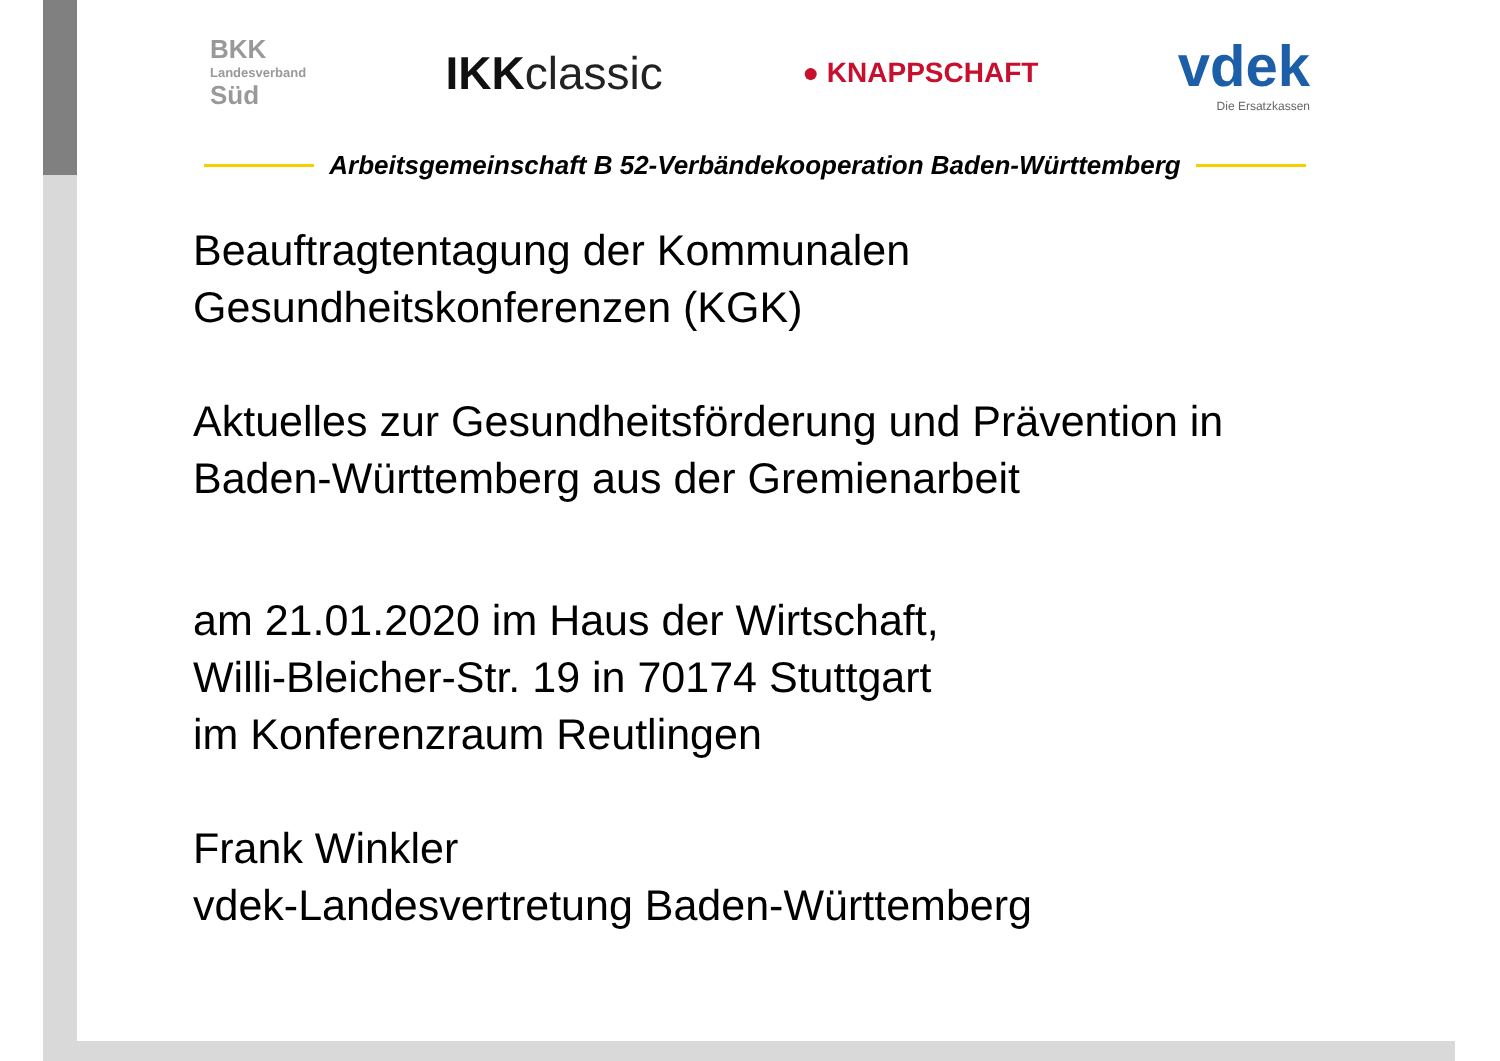BKK
Landesverband
Süd
IKKclassic
● KNAPPSCHAFT
vdek
Die Ersatzkassen
Arbeitsgemeinschaft B 52-Verbändekooperation Baden-Württemberg
Beauftragtentagung der Kommunalen
Gesundheitskonferenzen (KGK)
Aktuelles zur Gesundheitsförderung und Prävention in
Baden-Württemberg aus der Gremienarbeit
am 21.01.2020 im Haus der Wirtschaft,
Willi-Bleicher-Str. 19 in 70174 Stuttgart
im Konferenzraum Reutlingen
Frank Winkler
vdek-Landesvertretung Baden-Württemberg